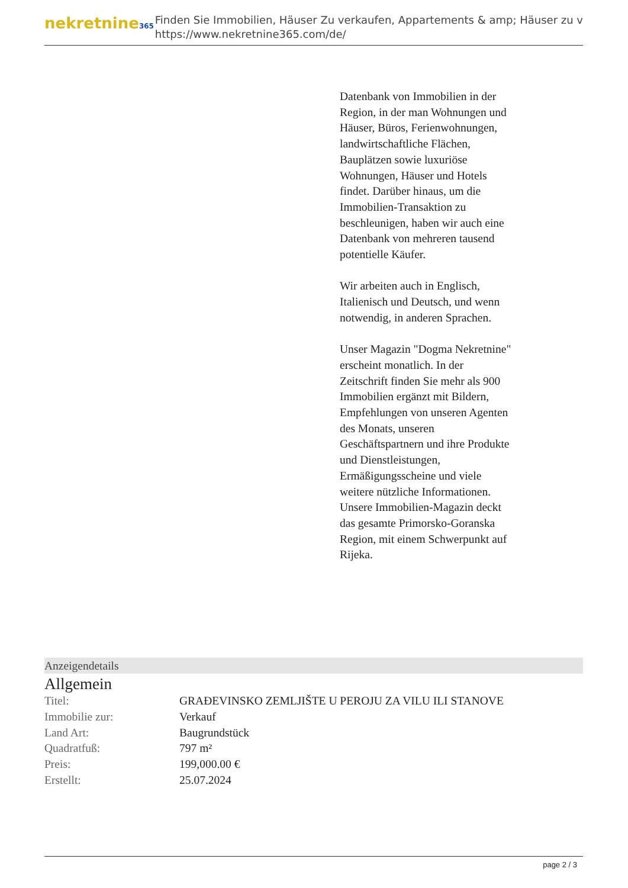nekretnine365
Finden Sie Immobilien, Häuser Zu verkaufen, Appartements & amp; Häuser zu v
https://www.nekretnine365.com/de/
Datenbank von Immobilien in der Region, in der man Wohnungen und Häuser, Büros, Ferienwohnungen, landwirtschaftliche Flächen, Bauplätzen sowie luxuriöse Wohnungen, Häuser und Hotels findet. Darüber hinaus, um die Immobilien-Transaktion zu beschleunigen, haben wir auch eine Datenbank von mehreren tausend potentielle Käufer.
Wir arbeiten auch in Englisch, Italienisch und Deutsch, und wenn notwendig, in anderen Sprachen.
Unser Magazin "Dogma Nekretnine" erscheint monatlich. In der Zeitschrift finden Sie mehr als 900 Immobilien ergänzt mit Bildern, Empfehlungen von unseren Agenten des Monats, unseren Geschäftspartnern und ihre Produkte und Dienstleistungen, Ermäßigungsscheine und viele weitere nützliche Informationen. Unsere Immobilien-Magazin deckt das gesamte Primorsko-Goranska Region, mit einem Schwerpunkt auf Rijeka.
Anzeigendetails
Allgemein
| Titel: | GRAĐEVINSKO ZEMLJIŠTE U PEROJU ZA VILU ILI STANOVE |
| Immobilie zur: | Verkauf |
| Land Art: | Baugrundstück |
| Quadratfuß: | 797 m² |
| Preis: | 199,000.00 € |
| Erstellt: | 25.07.2024 |
page 2 / 3